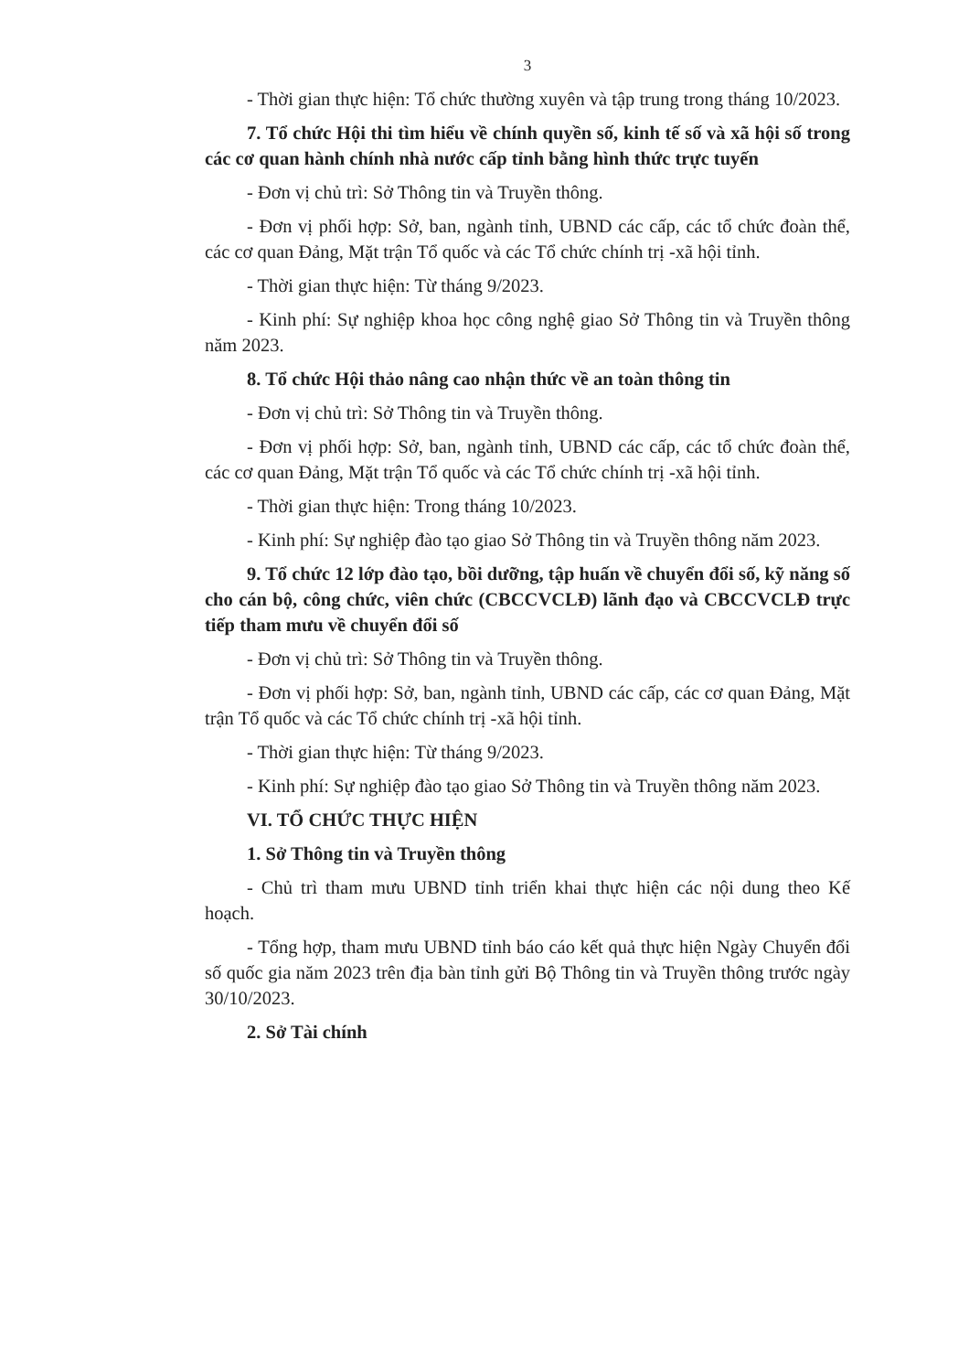3
- Thời gian thực hiện: Tổ chức thường xuyên và tập trung trong tháng 10/2023.
7. Tổ chức Hội thi tìm hiểu về chính quyền số, kinh tế số và xã hội số trong các cơ quan hành chính nhà nước cấp tỉnh bằng hình thức trực tuyến
- Đơn vị chủ trì: Sở Thông tin và Truyền thông.
- Đơn vị phối hợp: Sở, ban, ngành tỉnh, UBND các cấp, các tổ chức đoàn thể, các cơ quan Đảng, Mặt trận Tổ quốc và các Tổ chức chính trị -xã hội tỉnh.
- Thời gian thực hiện: Từ tháng 9/2023.
- Kinh phí: Sự nghiệp khoa học công nghệ giao Sở Thông tin và Truyền thông năm 2023.
8. Tổ chức Hội thảo nâng cao nhận thức về an toàn thông tin
- Đơn vị chủ trì: Sở Thông tin và Truyền thông.
- Đơn vị phối hợp: Sở, ban, ngành tỉnh, UBND các cấp, các tổ chức đoàn thể, các cơ quan Đảng, Mặt trận Tổ quốc và các Tổ chức chính trị -xã hội tỉnh.
- Thời gian thực hiện: Trong tháng 10/2023.
- Kinh phí: Sự nghiệp đào tạo giao Sở Thông tin và Truyền thông năm 2023.
9. Tổ chức 12 lớp đào tạo, bồi dưỡng, tập huấn về chuyển đổi số, kỹ năng số cho cán bộ, công chức, viên chức (CBCCVCLĐ) lãnh đạo và CBCCVCLĐ trực tiếp tham mưu về chuyển đổi số
- Đơn vị chủ trì: Sở Thông tin và Truyền thông.
- Đơn vị phối hợp: Sở, ban, ngành tỉnh, UBND các cấp, các cơ quan Đảng, Mặt trận Tổ quốc và các Tổ chức chính trị -xã hội tỉnh.
- Thời gian thực hiện: Từ tháng 9/2023.
- Kinh phí: Sự nghiệp đào tạo giao Sở Thông tin và Truyền thông năm 2023.
VI. TỔ CHỨC THỰC HIỆN
1. Sở Thông tin và Truyền thông
- Chủ trì tham mưu UBND tỉnh triển khai thực hiện các nội dung theo Kế hoạch.
- Tổng hợp, tham mưu UBND tỉnh báo cáo kết quả thực hiện Ngày Chuyển đổi số quốc gia năm 2023 trên địa bàn tỉnh gửi Bộ Thông tin và Truyền thông trước ngày 30/10/2023.
2. Sở Tài chính